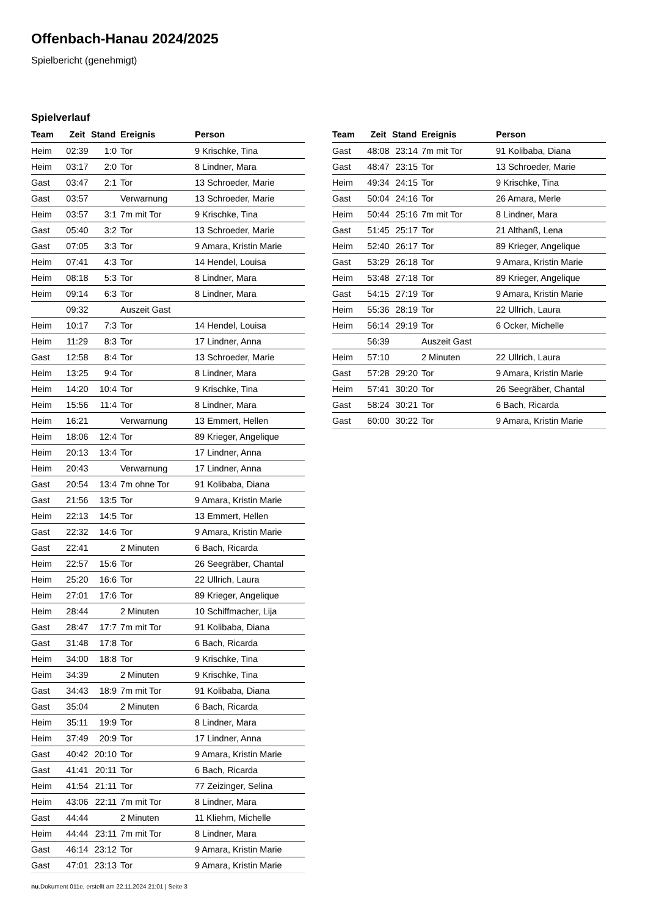Offenbach-Hanau 2024/2025
Spielbericht (genehmigt)
Spielverlauf
| Team | Zeit | Stand | Ereignis | Person |
| --- | --- | --- | --- | --- |
| Heim | 02:39 | 1:0 | Tor | 9 Krischke, Tina |
| Heim | 03:17 | 2:0 | Tor | 8 Lindner, Mara |
| Gast | 03:47 | 2:1 | Tor | 13 Schroeder, Marie |
| Gast | 03:57 | | Verwarnung | 13 Schroeder, Marie |
| Heim | 03:57 | 3:1 | 7m mit Tor | 9 Krischke, Tina |
| Gast | 05:40 | 3:2 | Tor | 13 Schroeder, Marie |
| Gast | 07:05 | 3:3 | Tor | 9 Amara, Kristin Marie |
| Heim | 07:41 | 4:3 | Tor | 14 Hendel, Louisa |
| Heim | 08:18 | 5:3 | Tor | 8 Lindner, Mara |
| Heim | 09:14 | 6:3 | Tor | 8 Lindner, Mara |
| | 09:32 | | Auszeit Gast | |
| Heim | 10:17 | 7:3 | Tor | 14 Hendel, Louisa |
| Heim | 11:29 | 8:3 | Tor | 17 Lindner, Anna |
| Gast | 12:58 | 8:4 | Tor | 13 Schroeder, Marie |
| Heim | 13:25 | 9:4 | Tor | 8 Lindner, Mara |
| Heim | 14:20 | 10:4 | Tor | 9 Krischke, Tina |
| Heim | 15:56 | 11:4 | Tor | 8 Lindner, Mara |
| Heim | 16:21 | | Verwarnung | 13 Emmert, Hellen |
| Heim | 18:06 | 12:4 | Tor | 89 Krieger, Angelique |
| Heim | 20:13 | 13:4 | Tor | 17 Lindner, Anna |
| Heim | 20:43 | | Verwarnung | 17 Lindner, Anna |
| Gast | 20:54 | 13:4 | 7m ohne Tor | 91 Kolibaba, Diana |
| Gast | 21:56 | 13:5 | Tor | 9 Amara, Kristin Marie |
| Heim | 22:13 | 14:5 | Tor | 13 Emmert, Hellen |
| Gast | 22:32 | 14:6 | Tor | 9 Amara, Kristin Marie |
| Gast | 22:41 | | 2 Minuten | 6 Bach, Ricarda |
| Heim | 22:57 | 15:6 | Tor | 26 Seegräber, Chantal |
| Heim | 25:20 | 16:6 | Tor | 22 Ullrich, Laura |
| Heim | 27:01 | 17:6 | Tor | 89 Krieger, Angelique |
| Heim | 28:44 | | 2 Minuten | 10 Schiffmacher, Lija |
| Gast | 28:47 | 17:7 | 7m mit Tor | 91 Kolibaba, Diana |
| Gast | 31:48 | 17:8 | Tor | 6 Bach, Ricarda |
| Heim | 34:00 | 18:8 | Tor | 9 Krischke, Tina |
| Heim | 34:39 | | 2 Minuten | 9 Krischke, Tina |
| Gast | 34:43 | 18:9 | 7m mit Tor | 91 Kolibaba, Diana |
| Gast | 35:04 | | 2 Minuten | 6 Bach, Ricarda |
| Heim | 35:11 | 19:9 | Tor | 8 Lindner, Mara |
| Heim | 37:49 | 20:9 | Tor | 17 Lindner, Anna |
| Gast | 40:42 | 20:10 | Tor | 9 Amara, Kristin Marie |
| Gast | 41:41 | 20:11 | Tor | 6 Bach, Ricarda |
| Heim | 41:54 | 21:11 | Tor | 77 Zeizinger, Selina |
| Heim | 43:06 | 22:11 | 7m mit Tor | 8 Lindner, Mara |
| Gast | 44:44 | | 2 Minuten | 11 Kliehm, Michelle |
| Heim | 44:44 | 23:11 | 7m mit Tor | 8 Lindner, Mara |
| Gast | 46:14 | 23:12 | Tor | 9 Amara, Kristin Marie |
| Gast | 47:01 | 23:13 | Tor | 9 Amara, Kristin Marie |
| Team | Zeit | Stand | Ereignis | Person |
| --- | --- | --- | --- | --- |
| Gast | 48:08 | 23:14 | 7m mit Tor | 91 Kolibaba, Diana |
| Gast | 48:47 | 23:15 | Tor | 13 Schroeder, Marie |
| Heim | 49:34 | 24:15 | Tor | 9 Krischke, Tina |
| Gast | 50:04 | 24:16 | Tor | 26 Amara, Merle |
| Heim | 50:44 | 25:16 | 7m mit Tor | 8 Lindner, Mara |
| Gast | 51:45 | 25:17 | Tor | 21 Althanß, Lena |
| Heim | 52:40 | 26:17 | Tor | 89 Krieger, Angelique |
| Gast | 53:29 | 26:18 | Tor | 9 Amara, Kristin Marie |
| Heim | 53:48 | 27:18 | Tor | 89 Krieger, Angelique |
| Gast | 54:15 | 27:19 | Tor | 9 Amara, Kristin Marie |
| Heim | 55:36 | 28:19 | Tor | 22 Ullrich, Laura |
| Heim | 56:14 | 29:19 | Tor | 6 Ocker, Michelle |
| | 56:39 | | Auszeit Gast | |
| Heim | 57:10 | | 2 Minuten | 22 Ullrich, Laura |
| Gast | 57:28 | 29:20 | Tor | 9 Amara, Kristin Marie |
| Heim | 57:41 | 30:20 | Tor | 26 Seegräber, Chantal |
| Gast | 58:24 | 30:21 | Tor | 6 Bach, Ricarda |
| Gast | 60:00 | 30:22 | Tor | 9 Amara, Kristin Marie |
nu.Dokument 011e, erstellt am 22.11.2024 21:01 | Seite 3